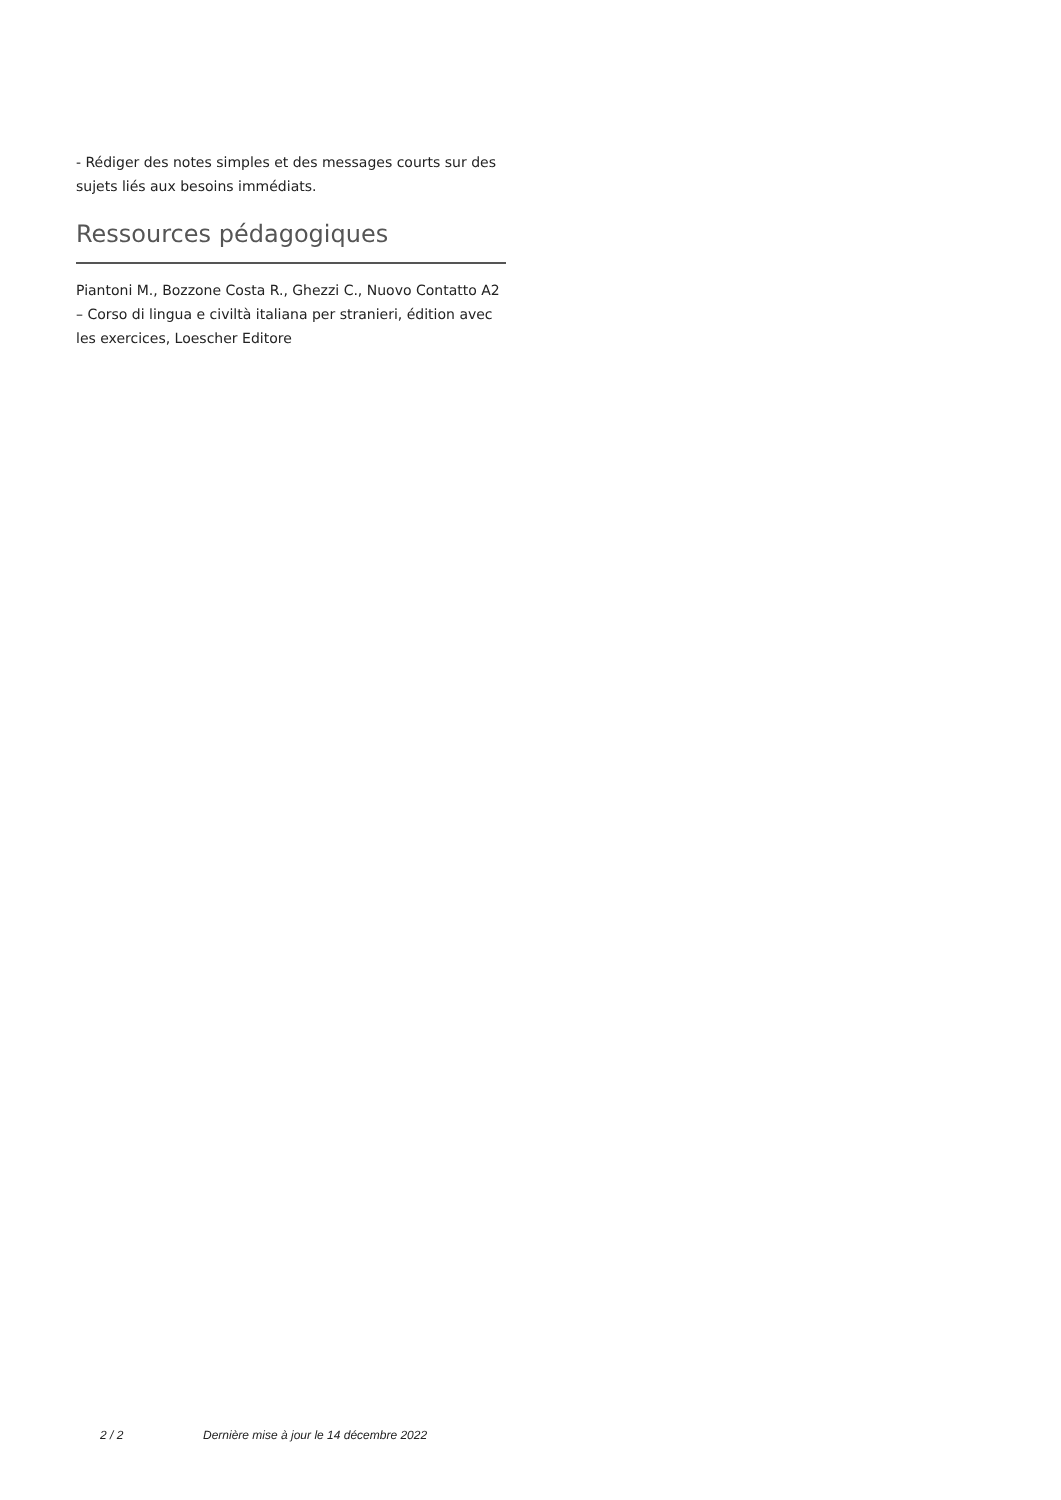- Rédiger des notes simples et des messages courts sur des sujets liés aux besoins immédiats.
Ressources pédagogiques
Piantoni M., Bozzone Costa R., Ghezzi C., Nuovo Contatto A2 – Corso di lingua e civiltà italiana per stranieri, édition avec les exercices, Loescher Editore
2 / 2 Dernière mise à jour le 14 décembre 2022